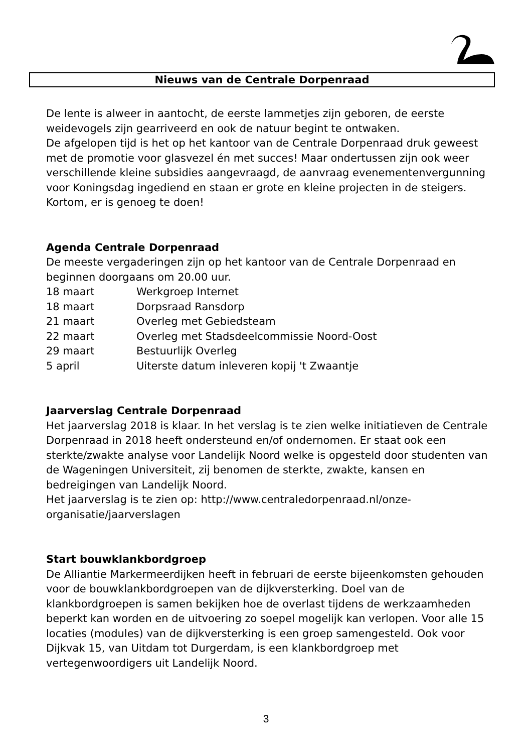Nieuws van de Centrale Dorpenraad
De lente is alweer in aantocht, de eerste lammetjes zijn geboren, de eerste weidevogels zijn gearriveerd en ook de natuur begint te ontwaken.
De afgelopen tijd is het op het kantoor van de Centrale Dorpenraad druk geweest met de promotie voor glasvezel én met succes! Maar ondertussen zijn ook weer verschillende kleine subsidies aangevraagd, de aanvraag evenementenvergunning voor Koningsdag ingediend en staan er grote en kleine projecten in de steigers. Kortom, er is genoeg te doen!
Agenda Centrale Dorpenraad
De meeste vergaderingen zijn op het kantoor van de Centrale Dorpenraad en beginnen doorgaans om 20.00 uur.
| 18 maart | Werkgroep Internet |
| 18 maart | Dorpsraad Ransdorp |
| 21 maart | Overleg met Gebiedsteam |
| 22 maart | Overleg met Stadsdeelcommissie Noord-Oost |
| 29 maart | Bestuurlijk Overleg |
| 5 april | Uiterste datum inleveren kopij 't Zwaantje |
Jaarverslag Centrale Dorpenraad
Het jaarverslag 2018 is klaar. In het verslag is te zien welke initiatieven de Centrale Dorpenraad in 2018 heeft ondersteund en/of ondernomen. Er staat ook een sterkte/zwakte analyse voor Landelijk Noord welke is opgesteld door studenten van de Wageningen Universiteit, zij benomen de sterkte, zwakte, kansen en bedreigingen van Landelijk Noord.
Het jaarverslag is te zien op: http://www.centraledorpenraad.nl/onze-organisatie/jaarverslagen
Start bouwklankbordgroep
De Alliantie Markermeerdijken heeft in februari de eerste bijeenkomsten gehouden voor de bouwklankbordgroepen van de dijkversterking. Doel van de klankbordgroepen is samen bekijken hoe de overlast tijdens de werkzaamheden beperkt kan worden en de uitvoering zo soepel mogelijk kan verlopen. Voor alle 15 locaties (modules) van de dijkversterking is een groep samengesteld. Ook voor Dijkvak 15, van Uitdam tot Durgerdam, is een klankbordgroep met vertegenwoordigers uit Landelijk Noord.
3